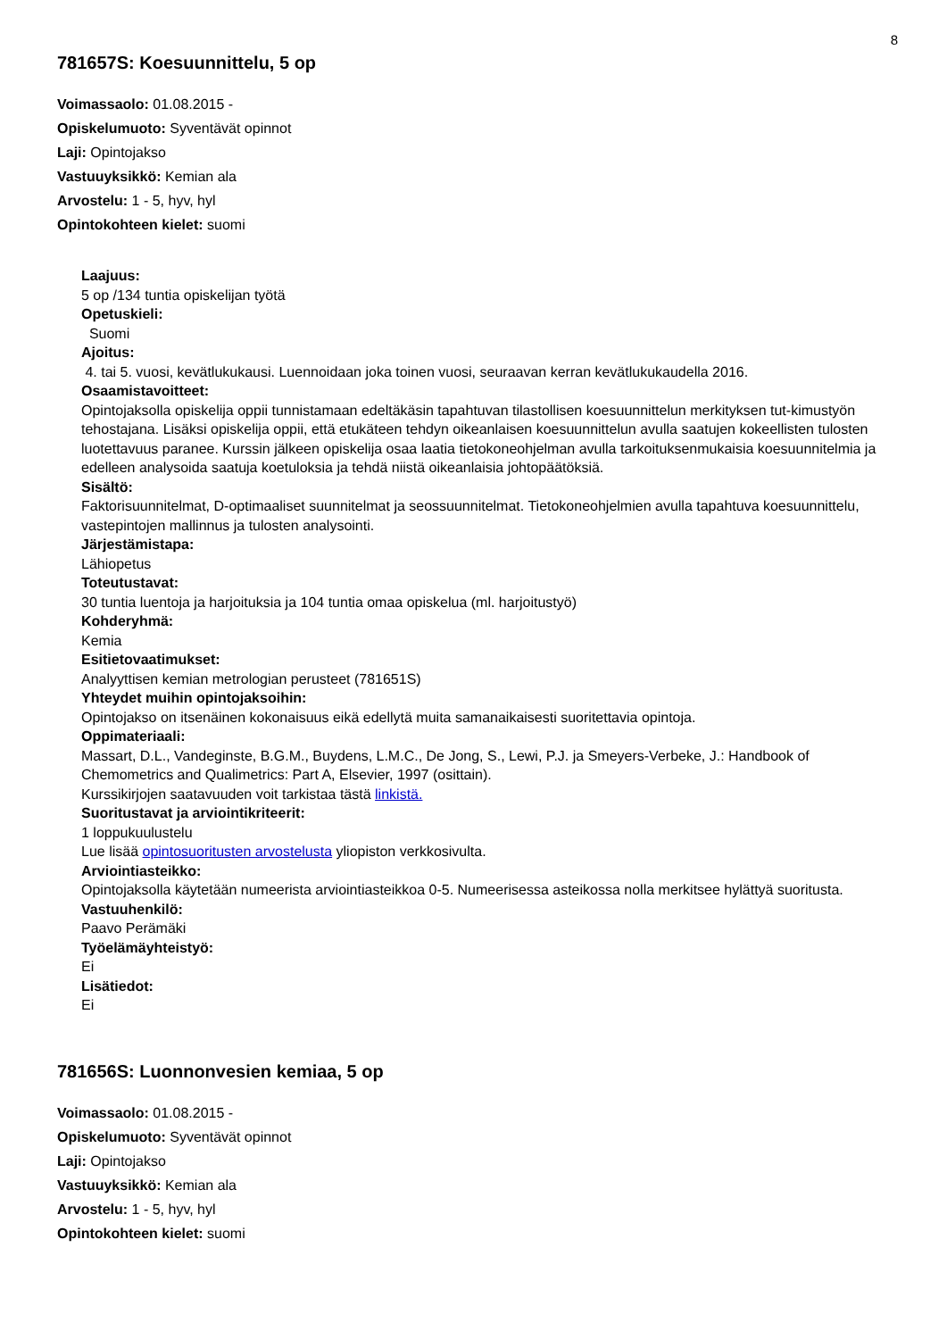8
781657S: Koesuunnittelu, 5 op
Voimassaolo: 01.08.2015 -
Opiskelumuoto: Syventävät opinnot
Laji: Opintojakso
Vastuuyksikkö: Kemian ala
Arvostelu: 1 - 5, hyv, hyl
Opintokohteen kielet: suomi
Laajuus:
5 op /134 tuntia opiskelijan työtä
Opetuskieli:
Suomi
Ajoitus:
4. tai 5. vuosi, kevätlukukausi. Luennoidaan joka toinen vuosi, seuraavan kerran kevätlukukaudella 2016.
Osaamistavoitteet:
Opintojaksolla opiskelija oppii tunnistamaan edeltäkäsin tapahtuvan tilastollisen koesuunnittelun merkityksen tut-kimustyön tehostajana. Lisäksi opiskelija oppii, että etukäteen tehdyn oikeanlaisen koesuunnittelun avulla saatujen kokeellisten tulosten luotettavuus paranee. Kurssin jälkeen opiskelija osaa laatia tietokoneohjelman avulla tarkoituksenmukaisia koesuunnitelmia ja edelleen analysoida saatuja koetuloksia ja tehdä niistä oikeanlaisia johtopäätöksiä.
Sisältö:
Faktorisuunnitelmat, D-optimaaliset suunnitelmat ja seossuunnitelmat. Tietokoneohjelmien avulla tapahtuva koesuunnittelu, vastepintojen mallinnus ja tulosten analysointi.
Järjestämistapa:
Lähiopetus
Toteutustavat:
30 tuntia luentoja ja harjoituksia ja 104 tuntia omaa opiskelua (ml. harjoitustyö)
Kohderyhmä:
Kemia
Esitietovaatimukset:
Analyyttisen kemian metrologian perusteet (781651S)
Yhteydet muihin opintojaksoihin:
Opintojakso on itsenäinen kokonaisuus eikä edellytä muita samanaikaisesti suoritettavia opintoja.
Oppimateriaali:
Massart, D.L., Vandeginste, B.G.M., Buydens, L.M.C., De Jong, S., Lewi, P.J. ja Smeyers-Verbeke, J.: Handbook of Chemometrics and Qualimetrics: Part A, Elsevier, 1997 (osittain).
Kurssikirjojen saatavuuden voit tarkistaa tästä linkistä.
Suoritustavat ja arviointikriteerit:
1 loppukuulustelu
Lue lisää opintosuoritusten arvostelusta yliopiston verkkosivulta.
Arviointiasteikko:
Opintojaksolla käytetään numeerista arviointiasteikkoa 0-5. Numeerisessa asteikossa nolla merkitsee hylättyä suoritusta.
Vastuuhenkilö:
Paavo Perämäki
Työelämäyhteistyö:
Ei
Lisätiedot:
Ei
781656S: Luonnonvesien kemiaa, 5 op
Voimassaolo: 01.08.2015 -
Opiskelumuoto: Syventävät opinnot
Laji: Opintojakso
Vastuuyksikkö: Kemian ala
Arvostelu: 1 - 5, hyv, hyl
Opintokohteen kielet: suomi